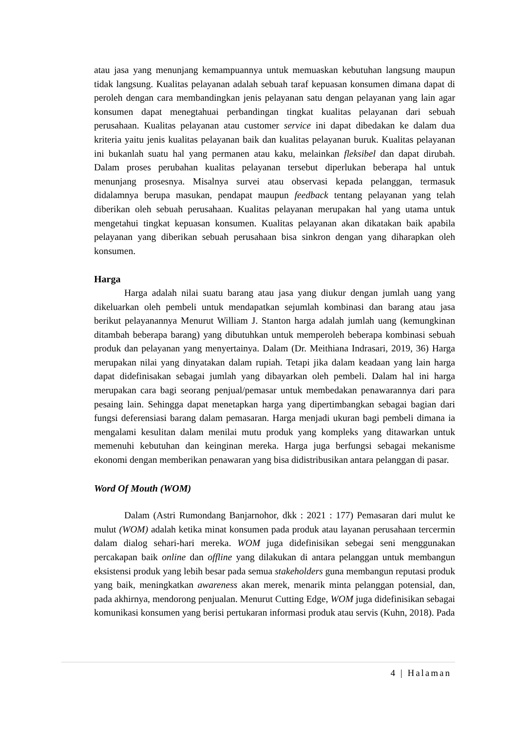atau jasa yang menunjang kemampuannya untuk memuaskan kebutuhan langsung maupun tidak langsung. Kualitas pelayanan adalah sebuah taraf kepuasan konsumen dimana dapat di peroleh dengan cara membandingkan jenis pelayanan satu dengan pelayanan yang lain agar konsumen dapat menegtahuai perbandingan tingkat kualitas pelayanan dari sebuah perusahaan. Kualitas pelayanan atau customer service ini dapat dibedakan ke dalam dua kriteria yaitu jenis kualitas pelayanan baik dan kualitas pelayanan buruk. Kualitas pelayanan ini bukanlah suatu hal yang permanen atau kaku, melainkan fleksibel dan dapat dirubah. Dalam proses perubahan kualitas pelayanan tersebut diperlukan beberapa hal untuk menunjang prosesnya. Misalnya survei atau observasi kepada pelanggan, termasuk didalamnya berupa masukan, pendapat maupun feedback tentang pelayanan yang telah diberikan oleh sebuah perusahaan. Kualitas pelayanan merupakan hal yang utama untuk mengetahui tingkat kepuasan konsumen. Kualitas pelayanan akan dikatakan baik apabila pelayanan yang diberikan sebuah perusahaan bisa sinkron dengan yang diharapkan oleh konsumen.
Harga
Harga adalah nilai suatu barang atau jasa yang diukur dengan jumlah uang yang dikeluarkan oleh pembeli untuk mendapatkan sejumlah kombinasi dan barang atau jasa berikut pelayanannya Menurut William J. Stanton harga adalah jumlah uang (kemungkinan ditambah beberapa barang) yang dibutuhkan untuk memperoleh beberapa kombinasi sebuah produk dan pelayanan yang menyertainya. Dalam (Dr. Meithiana Indrasari, 2019, 36) Harga merupakan nilai yang dinyatakan dalam rupiah. Tetapi jika dalam keadaan yang lain harga dapat didefinisakan sebagai jumlah yang dibayarkan oleh pembeli. Dalam hal ini harga merupakan cara bagi seorang penjual/pemasar untuk membedakan penawarannya dari para pesaing lain. Sehingga dapat menetapkan harga yang dipertimbangkan sebagai bagian dari fungsi deferensiasi barang dalam pemasaran. Harga menjadi ukuran bagi pembeli dimana ia mengalami kesulitan dalam menilai mutu produk yang kompleks yang ditawarkan untuk memenuhi kebutuhan dan keinginan mereka. Harga juga berfungsi sebagai mekanisme ekonomi dengan memberikan penawaran yang bisa didistribusikan antara pelanggan di pasar.
Word Of Mouth (WOM)
Dalam (Astri Rumondang Banjarnohor, dkk : 2021 : 177) Pemasaran dari mulut ke mulut (WOM) adalah ketika minat konsumen pada produk atau layanan perusahaan tercermin dalam dialog sehari-hari mereka. WOM juga didefinisikan sebegai seni menggunakan percakapan baik online dan offline yang dilakukan di antara pelanggan untuk membangun eksistensi produk yang lebih besar pada semua stakeholders guna membangun reputasi produk yang baik, meningkatkan awareness akan merek, menarik minta pelanggan potensial, dan, pada akhirnya, mendorong penjualan. Menurut Cutting Edge, WOM juga didefinisikan sebagai komunikasi konsumen yang berisi pertukaran informasi produk atau servis (Kuhn, 2018). Pada
4 | Halaman